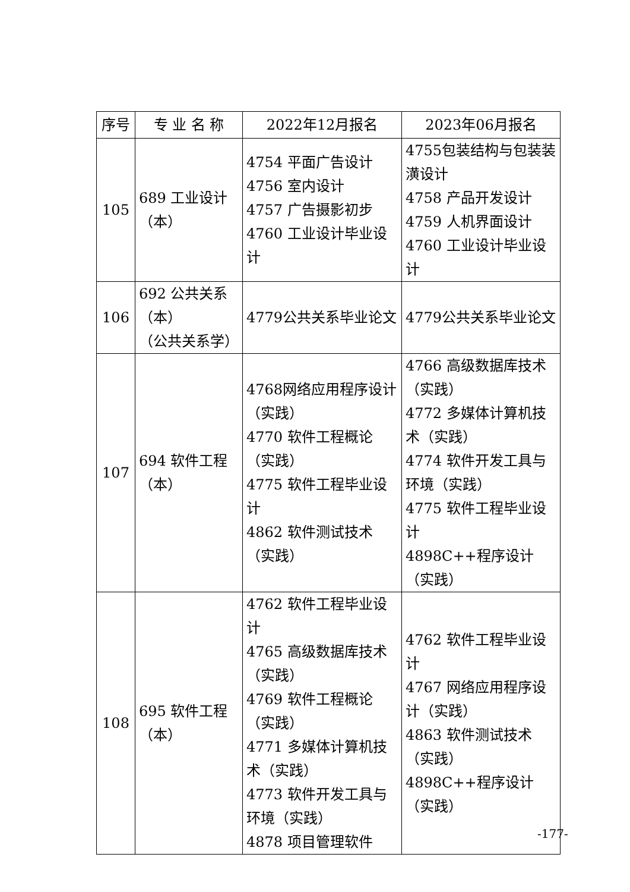| 序号 | 专 业 名 称 | 2022年12月报名 | 2023年06月报名 |
| --- | --- | --- | --- |
| 105 | 689 工业设计 （本） | 4754 平面广告设计 4756 室内设计 4757 广告摄影初步 4760 工业设计毕业设计 | 4755包装结构与包装装潢设计 4758 产品开发设计 4759 人机界面设计 4760 工业设计毕业设计 |
| 106 | 692 公共关系 （本） （公共关系学） | 4779公共关系毕业论文 | 4779公共关系毕业论文 |
| 107 | 694 软件工程 （本） | 4768网络应用程序设计（实践） 4770 软件工程概论（实践） 4775 软件工程毕业设计 4862 软件测试技术（实践） | 4766 高级数据库技术（实践） 4772 多媒体计算机技术（实践） 4774 软件开发工具与环境（实践） 4775 软件工程毕业设计 4898C++程序设计（实践） |
| 108 | 695 软件工程 （本） | 4762 软件工程毕业设计 4765 高级数据库技术（实践） 4769 软件工程概论（实践） 4771 多媒体计算机技术（实践） 4773 软件开发工具与环境（实践） 4878 项目管理软件 | 4762 软件工程毕业设计 4767 网络应用程序设计（实践） 4863 软件测试技术（实践） 4898C++程序设计（实践） |
-177-